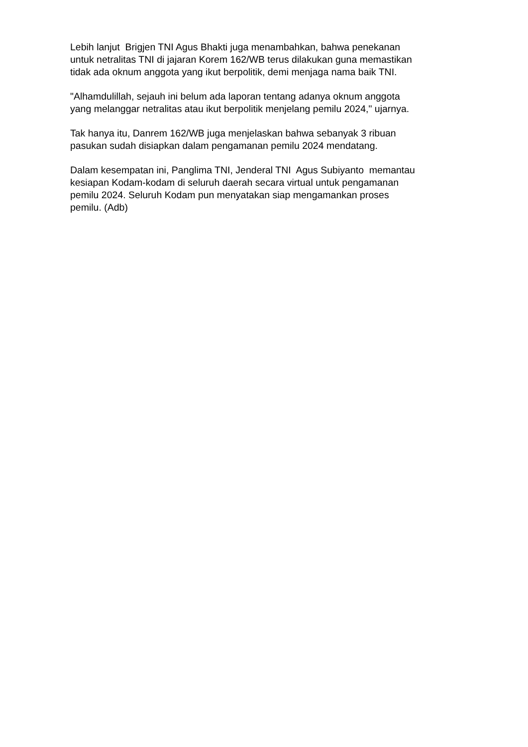Lebih lanjut Brigjen TNI Agus Bhakti juga menambahkan, bahwa penekanan untuk netralitas TNI di jajaran Korem 162/WB terus dilakukan guna memastikan tidak ada oknum anggota yang ikut berpolitik, demi menjaga nama baik TNI.
"Alhamdulillah, sejauh ini belum ada laporan tentang adanya oknum anggota yang melanggar netralitas atau ikut berpolitik menjelang pemilu 2024," ujarnya.
Tak hanya itu, Danrem 162/WB juga menjelaskan bahwa sebanyak 3 ribuan pasukan sudah disiapkan dalam pengamanan pemilu 2024 mendatang.
Dalam kesempatan ini, Panglima TNI, Jenderal TNI Agus Subiyanto memantau kesiapan Kodam-kodam di seluruh daerah secara virtual untuk pengamanan pemilu 2024. Seluruh Kodam pun menyatakan siap mengamankan proses pemilu. (Adb)